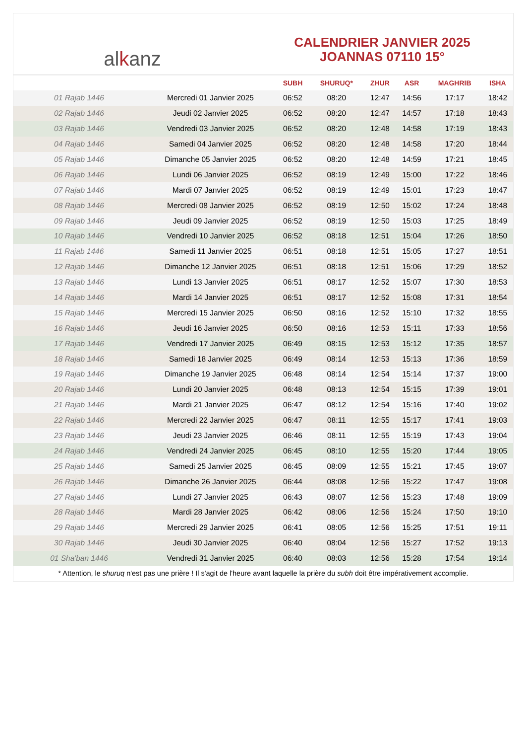al k anz
CALENDRIER JANVIER 2025
JOANNAS 07110 15°
| | | SUBH | SHURUQ* | ZHUR | ASR | MAGHRIB | ISHA |
| --- | --- | --- | --- | --- | --- | --- | --- |
| 01 Rajab 1446 | Mercredi 01 Janvier 2025 | 06:52 | 08:20 | 12:47 | 14:56 | 17:17 | 18:42 |
| 02 Rajab 1446 | Jeudi 02 Janvier 2025 | 06:52 | 08:20 | 12:47 | 14:57 | 17:18 | 18:43 |
| 03 Rajab 1446 | Vendredi 03 Janvier 2025 | 06:52 | 08:20 | 12:48 | 14:58 | 17:19 | 18:43 |
| 04 Rajab 1446 | Samedi 04 Janvier 2025 | 06:52 | 08:20 | 12:48 | 14:58 | 17:20 | 18:44 |
| 05 Rajab 1446 | Dimanche 05 Janvier 2025 | 06:52 | 08:20 | 12:48 | 14:59 | 17:21 | 18:45 |
| 06 Rajab 1446 | Lundi 06 Janvier 2025 | 06:52 | 08:19 | 12:49 | 15:00 | 17:22 | 18:46 |
| 07 Rajab 1446 | Mardi 07 Janvier 2025 | 06:52 | 08:19 | 12:49 | 15:01 | 17:23 | 18:47 |
| 08 Rajab 1446 | Mercredi 08 Janvier 2025 | 06:52 | 08:19 | 12:50 | 15:02 | 17:24 | 18:48 |
| 09 Rajab 1446 | Jeudi 09 Janvier 2025 | 06:52 | 08:19 | 12:50 | 15:03 | 17:25 | 18:49 |
| 10 Rajab 1446 | Vendredi 10 Janvier 2025 | 06:52 | 08:18 | 12:51 | 15:04 | 17:26 | 18:50 |
| 11 Rajab 1446 | Samedi 11 Janvier 2025 | 06:51 | 08:18 | 12:51 | 15:05 | 17:27 | 18:51 |
| 12 Rajab 1446 | Dimanche 12 Janvier 2025 | 06:51 | 08:18 | 12:51 | 15:06 | 17:29 | 18:52 |
| 13 Rajab 1446 | Lundi 13 Janvier 2025 | 06:51 | 08:17 | 12:52 | 15:07 | 17:30 | 18:53 |
| 14 Rajab 1446 | Mardi 14 Janvier 2025 | 06:51 | 08:17 | 12:52 | 15:08 | 17:31 | 18:54 |
| 15 Rajab 1446 | Mercredi 15 Janvier 2025 | 06:50 | 08:16 | 12:52 | 15:10 | 17:32 | 18:55 |
| 16 Rajab 1446 | Jeudi 16 Janvier 2025 | 06:50 | 08:16 | 12:53 | 15:11 | 17:33 | 18:56 |
| 17 Rajab 1446 | Vendredi 17 Janvier 2025 | 06:49 | 08:15 | 12:53 | 15:12 | 17:35 | 18:57 |
| 18 Rajab 1446 | Samedi 18 Janvier 2025 | 06:49 | 08:14 | 12:53 | 15:13 | 17:36 | 18:59 |
| 19 Rajab 1446 | Dimanche 19 Janvier 2025 | 06:48 | 08:14 | 12:54 | 15:14 | 17:37 | 19:00 |
| 20 Rajab 1446 | Lundi 20 Janvier 2025 | 06:48 | 08:13 | 12:54 | 15:15 | 17:39 | 19:01 |
| 21 Rajab 1446 | Mardi 21 Janvier 2025 | 06:47 | 08:12 | 12:54 | 15:16 | 17:40 | 19:02 |
| 22 Rajab 1446 | Mercredi 22 Janvier 2025 | 06:47 | 08:11 | 12:55 | 15:17 | 17:41 | 19:03 |
| 23 Rajab 1446 | Jeudi 23 Janvier 2025 | 06:46 | 08:11 | 12:55 | 15:19 | 17:43 | 19:04 |
| 24 Rajab 1446 | Vendredi 24 Janvier 2025 | 06:45 | 08:10 | 12:55 | 15:20 | 17:44 | 19:05 |
| 25 Rajab 1446 | Samedi 25 Janvier 2025 | 06:45 | 08:09 | 12:55 | 15:21 | 17:45 | 19:07 |
| 26 Rajab 1446 | Dimanche 26 Janvier 2025 | 06:44 | 08:08 | 12:56 | 15:22 | 17:47 | 19:08 |
| 27 Rajab 1446 | Lundi 27 Janvier 2025 | 06:43 | 08:07 | 12:56 | 15:23 | 17:48 | 19:09 |
| 28 Rajab 1446 | Mardi 28 Janvier 2025 | 06:42 | 08:06 | 12:56 | 15:24 | 17:50 | 19:10 |
| 29 Rajab 1446 | Mercredi 29 Janvier 2025 | 06:41 | 08:05 | 12:56 | 15:25 | 17:51 | 19:11 |
| 30 Rajab 1446 | Jeudi 30 Janvier 2025 | 06:40 | 08:04 | 12:56 | 15:27 | 17:52 | 19:13 |
| 01 Sha'ban 1446 | Vendredi 31 Janvier 2025 | 06:40 | 08:03 | 12:56 | 15:28 | 17:54 | 19:14 |
* Attention, le shuruq n'est pas une prière ! Il s'agit de l'heure avant laquelle la prière du subh doit être impérativement accomplie.